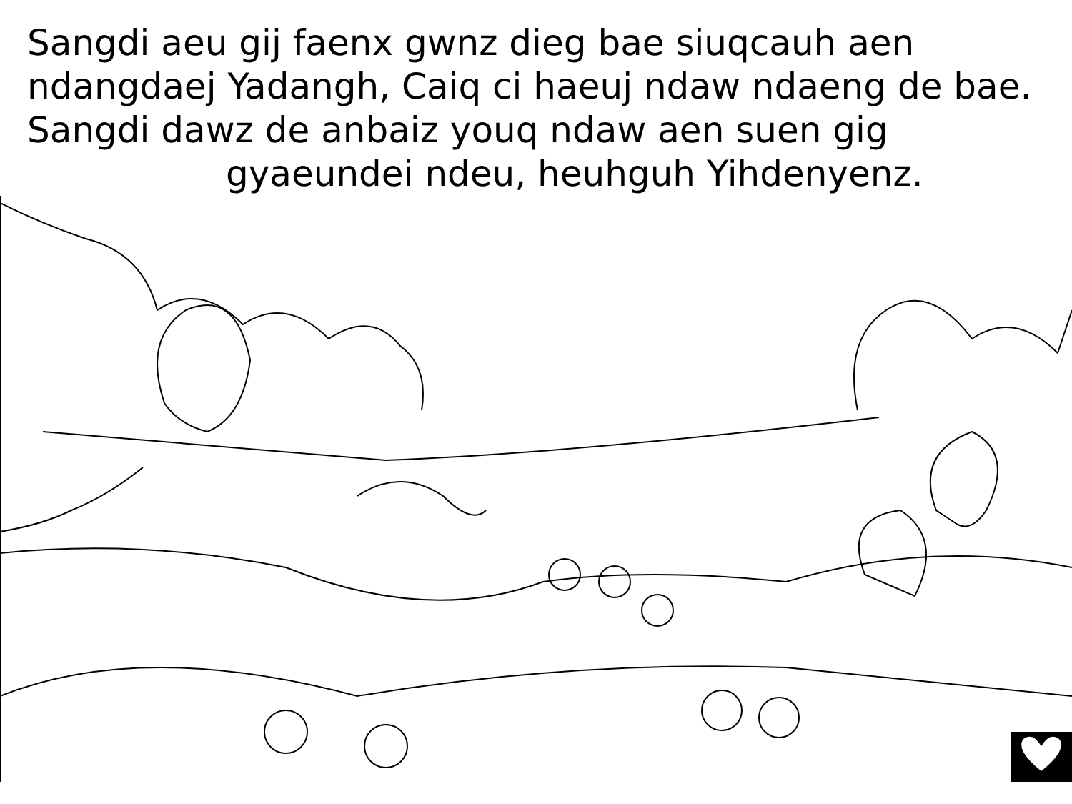Sangdi aeu gij faenx gwnz dieg bae siuqcauh aen ndangdaej Yadangh, Caiq ci haeuj ndaw ndaeng de bae. Sangdi dawz de anbaiz youq ndaw aen suen gig
gyaeundei ndeu, heuhguh Yihdenyenz.